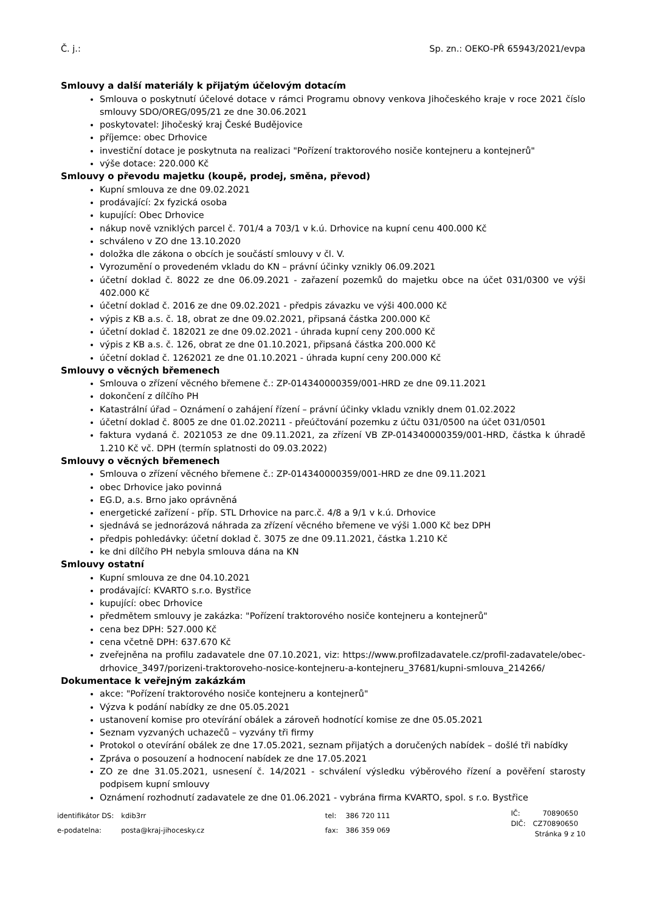Č. j.: Sp. zn.: OEKO-PŘ 65943/2021/evpa
Smlouvy a další materiály k přijatým účelovým dotacím
Smlouva o poskytnutí účelové dotace v rámci Programu obnovy venkova Jihočeského kraje v roce 2021 číslo smlouvy SDO/OREG/095/21 ze dne 30.06.2021
poskytovatel: Jihočeský kraj České Budějovice
příjemce: obec Drhovice
investiční dotace je poskytnuta na realizaci "Pořízení traktorového nosiče kontejneru a kontejnerů"
výše dotace: 220.000 Kč
Smlouvy o převodu majetku (koupě, prodej, směna, převod)
Kupní smlouva ze dne 09.02.2021
prodávající: 2x fyzická osoba
kupující: Obec Drhovice
nákup nově vzniklých parcel č. 701/4 a 703/1 v k.ú. Drhovice na kupní cenu 400.000 Kč
schváleno v ZO dne 13.10.2020
doložka dle zákona o obcích je součástí smlouvy v čl. V.
Vyrozumění o provedeném vkladu do KN – právní účinky vznikly 06.09.2021
účetní doklad č. 8022 ze dne 06.09.2021 - zařazení pozemků do majetku obce na účet 031/0300 ve výši 402.000 Kč
účetní doklad č. 2016 ze dne 09.02.2021 - předpis závazku ve výši 400.000 Kč
výpis z KB a.s. č. 18, obrat ze dne 09.02.2021, připsaná částka 200.000 Kč
účetní doklad č. 182021 ze dne 09.02.2021 - úhrada kupní ceny 200.000 Kč
výpis z KB a.s. č. 126, obrat ze dne 01.10.2021, připsaná částka 200.000 Kč
účetní doklad č. 1262021 ze dne 01.10.2021 - úhrada kupní ceny 200.000 Kč
Smlouvy o věcných břemenech
Smlouva o zřízení věcného břemene č.: ZP-014340000359/001-HRD ze dne 09.11.2021
dokončení z dílčího PH
Katastrální úřad – Oznámení o zahájení řízení – právní účinky vkladu vznikly dnem 01.02.2022
účetní doklad č. 8005 ze dne 01.02.20211 - přeúčtování pozemku z účtu 031/0500 na účet 031/0501
faktura vydaná č. 2021053 ze dne 09.11.2021, za zřízení VB ZP-014340000359/001-HRD, částka k úhradě 1.210 Kč vč. DPH (termín splatnosti do 09.03.2022)
Smlouvy o věcných břemenech
Smlouva o zřízení věcného břemene č.: ZP-014340000359/001-HRD ze dne 09.11.2021
obec Drhovice jako povinná
EG.D, a.s. Brno jako oprávněná
energetické zařízení - příp. STL Drhovice na parc.č. 4/8 a 9/1 v k.ú. Drhovice
sjednává se jednorázová náhrada za zřízení věcného břemene ve výši 1.000 Kč bez DPH
předpis pohledávky: účetní doklad č. 3075 ze dne 09.11.2021, částka 1.210 Kč
ke dni dílčího PH nebyla smlouva dána na KN
Smlouvy ostatní
Kupní smlouva ze dne 04.10.2021
prodávající: KVARTO s.r.o. Bystřice
kupující: obec Drhovice
předmětem smlouvy je zakázka: "Pořízení traktorového nosiče kontejneru a kontejnerů"
cena bez DPH: 527.000 Kč
cena včetně DPH: 637.670 Kč
zveřejněna na profilu zadavatele dne 07.10.2021, viz: https://www.profilzadavatele.cz/profil-zadavatele/obec-drhovice_3497/porizeni-traktoroveho-nosice-kontejneru-a-kontejneru_37681/kupni-smlouva_214266/
Dokumentace k veřejným zakázkám
akce: "Pořízení traktorového nosiče kontejneru a kontejnerů"
Výzva k podání nabídky ze dne 05.05.2021
ustanovení komise pro otevírání obálek a zároveň hodnotící komise ze dne 05.05.2021
Seznam vyzvaných uchazečů – vyzvány tři firmy
Protokol o otevírání obálek ze dne 17.05.2021, seznam přijatých a doručených nabídek – došlé tři nabídky
Zpráva o posouzení a hodnocení nabídek ze dne 17.05.2021
ZO ze dne 31.05.2021, usnesení č. 14/2021 - schválení výsledku výběrového řízení a pověření starosty podpisem kupní smlouvy
Oznámení rozhodnutí zadavatele ze dne 01.06.2021 - vybrána firma KVARTO, spol. s r.o. Bystřice
| identifikátor DS: | kdib3rr |
| e-podatelna: | posta@kraj-jihocesky.cz |
| tel: | 386 720 111 |
| fax: | 386 359 069 |
| IČ: | 70890650 |
| DIČ: | CZ70890650 |
Stránka 9 z 10